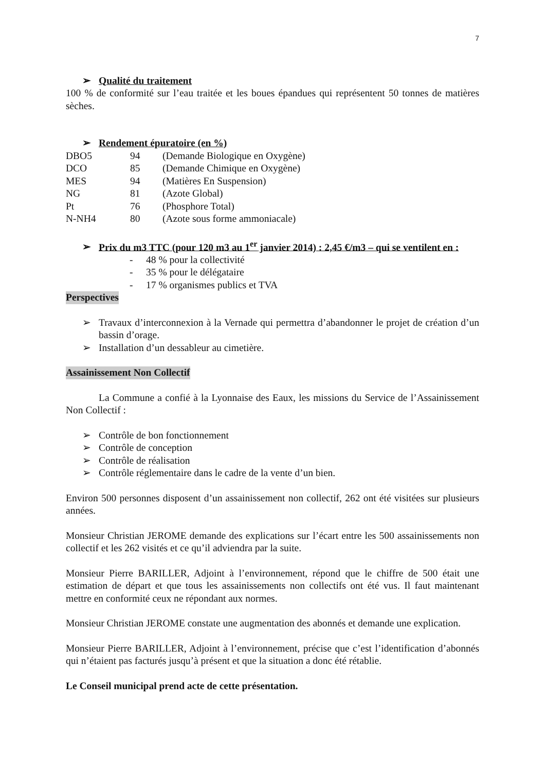7
➢ Qualité du traitement
100 % de conformité sur l’eau traitée et les boues épandues qui représentent 50 tonnes de matières sèches.
➢ Rendement épuratoire (en %)
| DBO5 | 94 | (Demande Biologique en Oxygène) |
| DCO | 85 | (Demande Chimique en Oxygène) |
| MES | 94 | (Matières En Suspension) |
| NG | 81 | (Azote Global) |
| Pt | 76 | (Phosphore Total) |
| N-NH4 | 80 | (Azote sous forme ammoniacale) |
➢ Prix du m3 TTC (pour 120 m3 au 1<sup>er</sup> janvier 2014) : 2,45 €/m3 – qui se ventilent en :
- 48 % pour la collectivité
- 35 % pour le délégataire
- 17 % organismes publics et TVA
Perspectives
➢ Travaux d’interconnexion à la Vernade qui permettra d’abandonner le projet de création d’un bassin d’orage.
➢ Installation d’un dessableur au cimetière.
Assainissement Non Collectif
La Commune a confié à la Lyonnaise des Eaux, les missions du Service de l’Assainissement Non Collectif :
➢ Contrôle de bon fonctionnement
➢ Contrôle de conception
➢ Contrôle de réalisation
➢ Contrôle réglementaire dans le cadre de la vente d’un bien.
Environ 500 personnes disposent d’un assainissement non collectif, 262 ont été visitées sur plusieurs années.
Monsieur Christian JEROME demande des explications sur l’écart entre les 500 assainissements non collectif et les 262 visités et ce qu’il adviendra par la suite.
Monsieur Pierre BARILLER, Adjoint à l’environnement, répond que le chiffre de 500 était une estimation de départ et que tous les assainissements non collectifs ont été vus. Il faut maintenant mettre en conformité ceux ne répondant aux normes.
Monsieur Christian JEROME constate une augmentation des abonnés et demande une explication.
Monsieur Pierre BARILLER, Adjoint à l’environnement, précise que c’est l’identification d’abonnés qui n’étaient pas facturés jusqu’à présent et que la situation a donc été rétablie.
Le Conseil municipal prend acte de cette présentation.